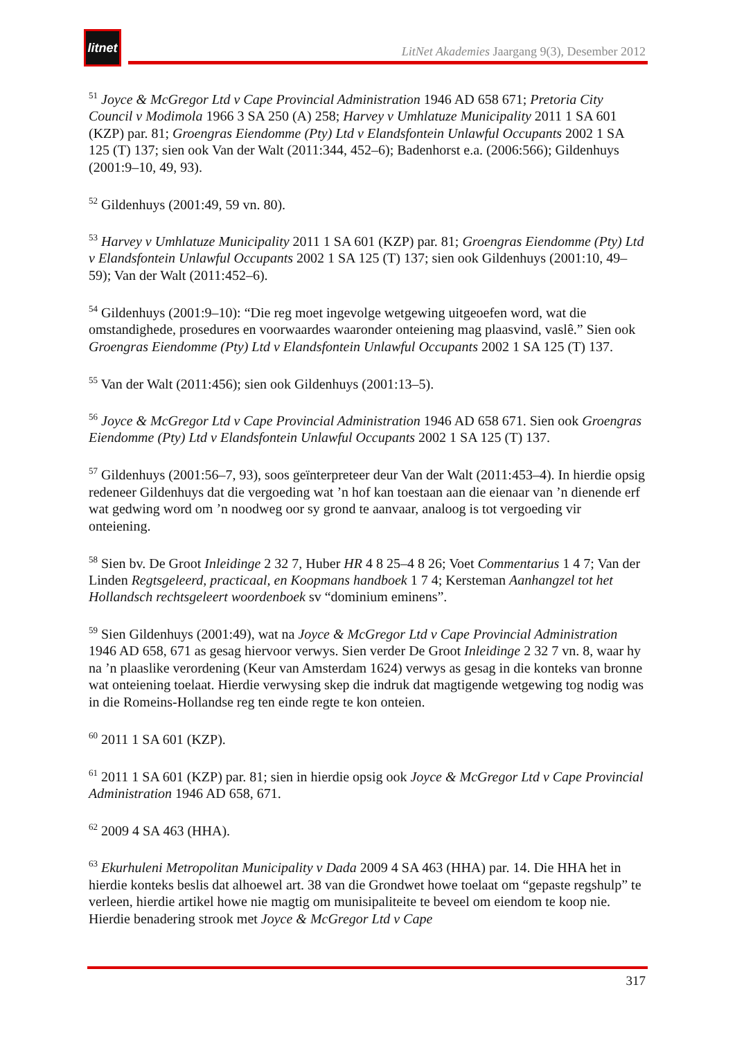litnet
LitNet Akademies Jaargang 9(3), Desember 2012
<sup>51</sup> Joyce & McGregor Ltd v Cape Provincial Administration 1946 AD 658 671; Pretoria City Council v Modimola 1966 3 SA 250 (A) 258; Harvey v Umhlatuze Municipality 2011 1 SA 601 (KZP) par. 81; Groengras Eiendomme (Pty) Ltd v Elandsfontein Unlawful Occupants 2002 1 SA 125 (T) 137; sien ook Van der Walt (2011:344, 452–6); Badenhorst e.a. (2006:566); Gildenhuys (2001:9–10, 49, 93).
<sup>52</sup> Gildenhuys (2001:49, 59 vn. 80).
<sup>53</sup> Harvey v Umhlatuze Municipality 2011 1 SA 601 (KZP) par. 81; Groengras Eiendomme (Pty) Ltd v Elandsfontein Unlawful Occupants 2002 1 SA 125 (T) 137; sien ook Gildenhuys (2001:10, 49–59); Van der Walt (2011:452–6).
<sup>54</sup> Gildenhuys (2001:9–10): “Die reg moet ingevolge wetgewing uitgeoefen word, wat die omstandighede, prosedures en voorwaardes waaronder onteiening mag plaasvind, vaslê.” Sien ook Groengras Eiendomme (Pty) Ltd v Elandsfontein Unlawful Occupants 2002 1 SA 125 (T) 137.
<sup>55</sup> Van der Walt (2011:456); sien ook Gildenhuys (2001:13–5).
<sup>56</sup> Joyce & McGregor Ltd v Cape Provincial Administration 1946 AD 658 671. Sien ook Groengras Eiendomme (Pty) Ltd v Elandsfontein Unlawful Occupants 2002 1 SA 125 (T) 137.
<sup>57</sup> Gildenhuys (2001:56–7, 93), soos geïnterpreteer deur Van der Walt (2011:453–4). In hierdie opsig redeneer Gildenhuys dat die vergoeding wat ’n hof kan toestaan aan die eienaar van ’n dienende erf wat gedwing word om ’n noodweg oor sy grond te aanvaar, analoog is tot vergoeding vir onteiening.
<sup>58</sup> Sien bv. De Groot Inleidinge 2 32 7, Huber HR 4 8 25–4 8 26; Voet Commentarius 1 4 7; Van der Linden Regtsgeleerd, practicaal, en Koopmans handboek 1 7 4; Kersteman Aanhangzel tot het Hollandsch rechtsgeleert woordenboek sv “dominium eminens”.
<sup>59</sup> Sien Gildenhuys (2001:49), wat na Joyce & McGregor Ltd v Cape Provincial Administration 1946 AD 658, 671 as gesag hiervoor verwys. Sien verder De Groot Inleidinge 2 32 7 vn. 8, waar hy na ’n plaaslike verordening (Keur van Amsterdam 1624) verwys as gesag in die konteks van bronne wat onteiening toelaat. Hierdie verwysing skep die indruk dat magtigende wetgewing tog nodig was in die Romeins-Hollandse reg ten einde regte te kon onteien.
<sup>60</sup> 2011 1 SA 601 (KZP).
<sup>61</sup> 2011 1 SA 601 (KZP) par. 81; sien in hierdie opsig ook Joyce & McGregor Ltd v Cape Provincial Administration 1946 AD 658, 671.
<sup>62</sup> 2009 4 SA 463 (HHA).
<sup>63</sup> Ekurhuleni Metropolitan Municipality v Dada 2009 4 SA 463 (HHA) par. 14. Die HHA het in hierdie konteks beslis dat alhoewel art. 38 van die Grondwet howe toelaat om “gepaste regshulp” te verleen, hierdie artikel howe nie magtig om munisipaliteite te beveel om eiendom te koop nie. Hierdie benadering strook met Joyce & McGregor Ltd v Cape
317